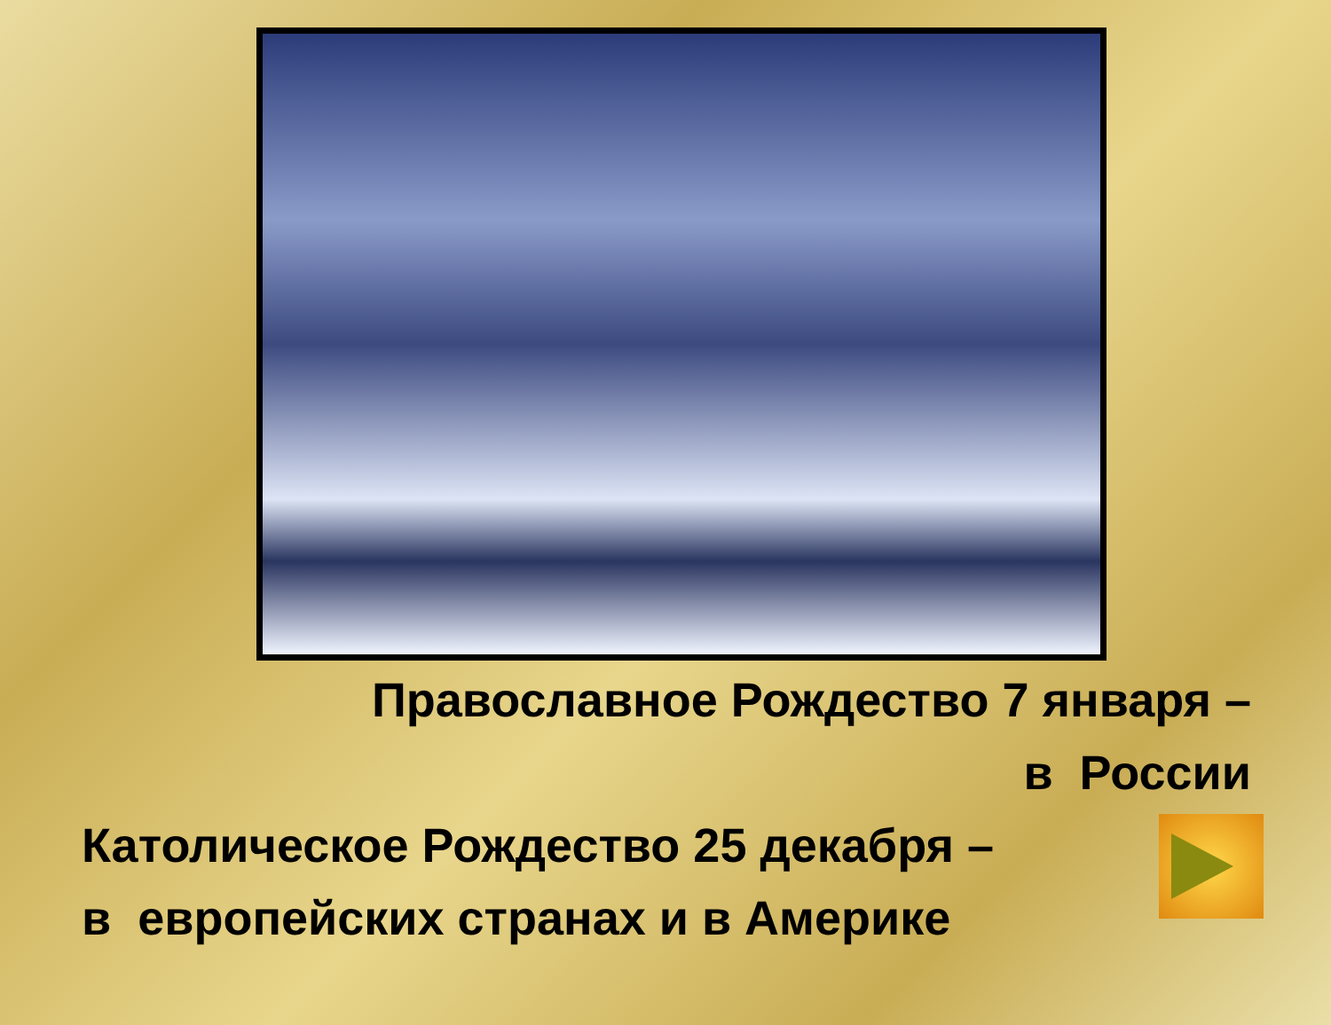Православное Рождество 7 января –
в России
Католическое Рождество 25 декабря –
в европейских странах и в Америке